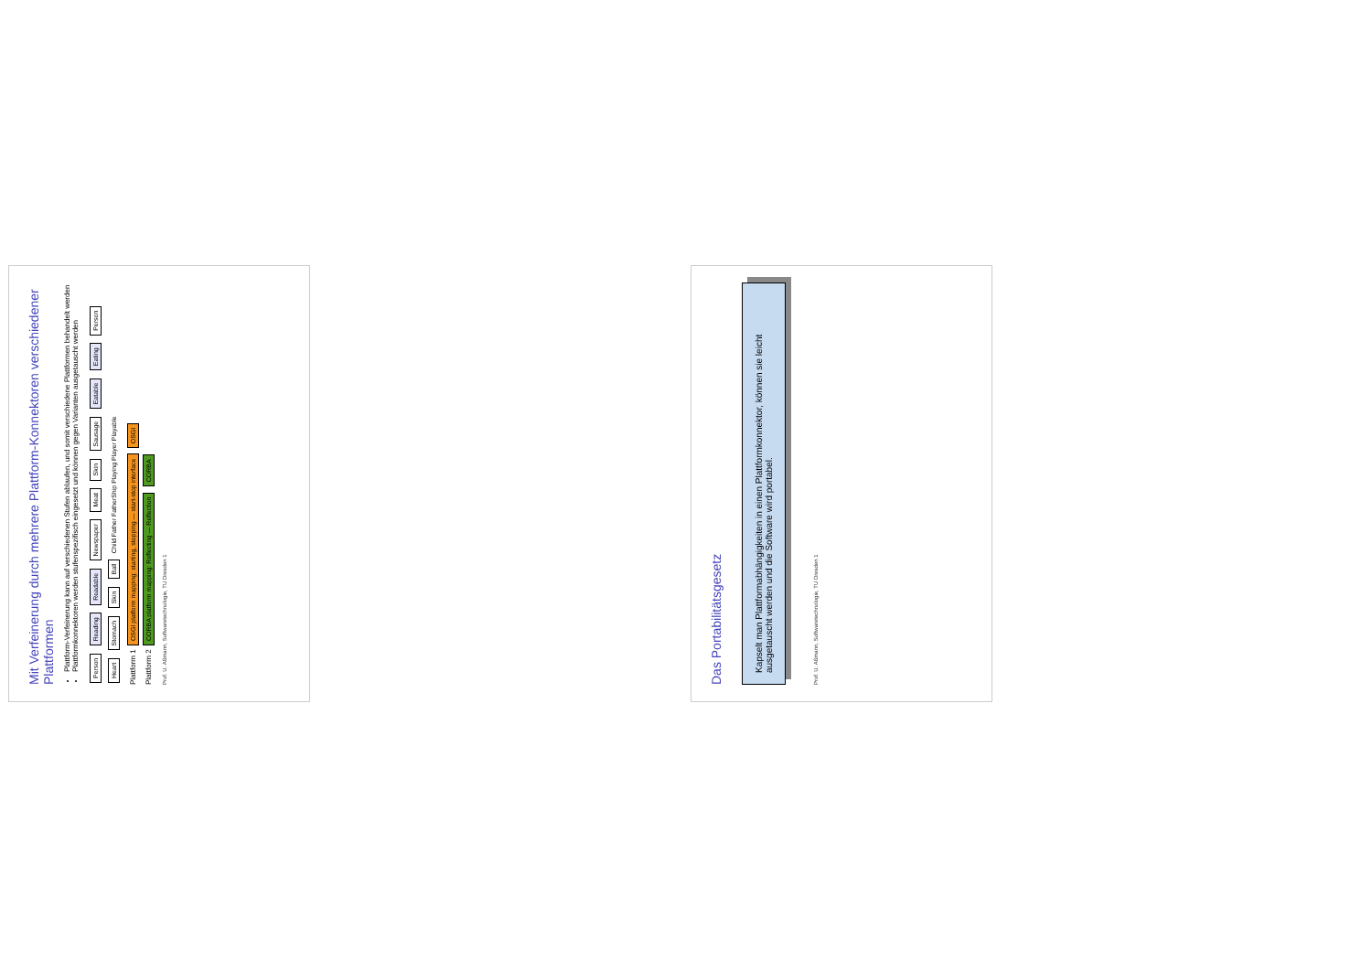Mit Verfeinerung durch mehrere Plattform-Konnektoren verschiedener Plattformen
Plattform-Verfeinerung kann auf verschiedenen Stufen ablaufen, und somit verschiedene Plattformen behandelt werden
Plattformkonnektoren werden stufenspezifisch eingesetzt und können gegen Varianten ausgetauscht werden
Person Reading Readable Newspaper Meat Skin Sausage Eatable Eating Person Heart Stomach Skin Ball Child Father FatherShip Playing Player Playable
Plattform 1 OSGI platform mapping: starting, stopping — start-stop interface OSGI
Plattform 2 CORBA platform mapping: Reflecting — Reflection CORBA
Prof. U. Aßmann, Softwaretechnologie, TU Dresden 1
Das Portabilitätsgesetz
Kapselt man Plattformabhängigkeiten in einen Plattformkonnektor, können sie leicht ausgetauscht werden und die Software wird portabel.
Prof. U. Aßmann, Softwaretechnologie, TU Dresden 1